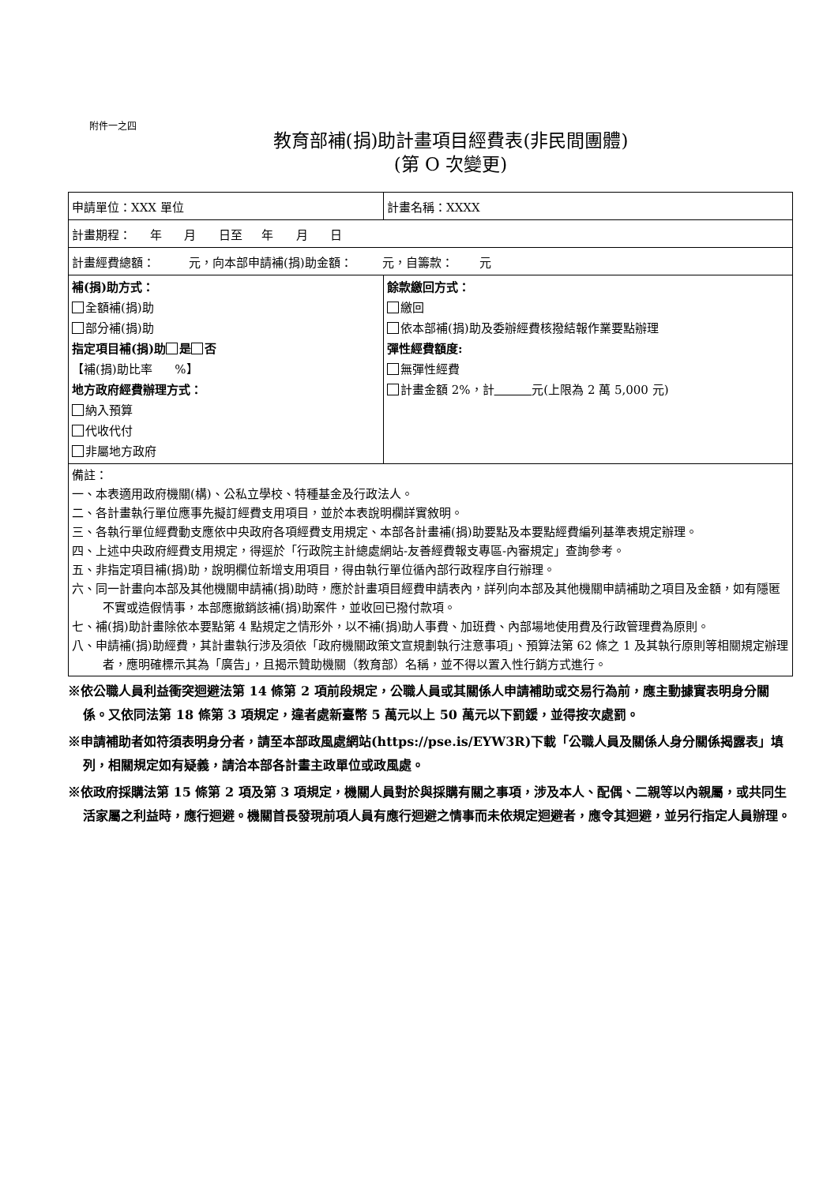附件一之四
教育部補(捐)助計畫項目經費表(非民間團體)
(第 O 次變更)
| 申請單位：XXX 單位 | 計畫名稱：XXXX |
| 計畫期程： 年 月 日至 年 月 日 | |
| 計畫經費總額： 元，向本部申請補(捐)助金額： 元，自籌款： 元 | |
| 補(捐)助方式： 全額補(捐)助 部分補(捐)助 指定項目補(捐)助 是 否 【補(捐)助比率 %】 地方政府經費辦理方式： 納入預算 代收代付 非屬地方政府 | 餘款繳回方式： 繳回 依本部補(捐)助及委辦經費核撥結報作業要點辦理 彈性經費額度: 無彈性經費 計畫金額 2%，計 元(上限為 2 萬 5,000 元) |
| 備註： 一、本表適用政府機關(構)、公私立學校、特種基金及行政法人。 二、各計畫執行單位應事先擬訂經費支用項目，並於本表說明欄詳實敘明。 三、各執行單位經費動支應依中央政府各項經費支用規定、本部各計畫補(捐)助要點及本要點經費編列基準表規定辦理。 四、上述中央政府經費支用規定，得逕於「行政院主計總處網站-友善經費報支專區-內審規定」查詢參考。 五、非指定項目補(捐)助，說明欄位新增支用項目，得由執行單位循內部行政程序自行辦理。 六、同一計畫向本部及其他機關申請補(捐)助時，應於計畫項目經費申請表內，詳列向本部及其他機關申請補助之項目及金額，如有隱匿不實或造假情事，本部應撤銷該補(捐)助案件，並收回已撥付款項。 七、補(捐)助計畫除依本要點第 4 點規定之情形外，以不補(捐)助人事費、加班費、內部場地使用費及行政管理費為原則。 八、申請補(捐)助經費，其計畫執行涉及須依「政府機關政策文宣規劃執行注意事項」、預算法第 62 條之 1 及其執行原則等相關規定辦理者，應明確標示其為「廣告」，且揭示贊助機關（教育部）名稱，並不得以置入性行銷方式進行。 | |
※依公職人員利益衝突迴避法第 14 條第 2 項前段規定，公職人員或其關係人申請補助或交易行為前，應主動據實表明身分關係。又依同法第 18 條第 3 項規定，違者處新臺幣 5 萬元以上 50 萬元以下罰鍰，並得按次處罰。
※申請補助者如符須表明身分者，請至本部政風處網站(https://pse.is/EYW3R)下載「公職人員及關係人身分關係揭露表」填列，相關規定如有疑義，請洽本部各計畫主政單位或政風處。
※依政府採購法第 15 條第 2 項及第 3 項規定，機關人員對於與採購有關之事項，涉及本人、配偶、二親等以內親屬，或共同生活家屬之利益時，應行迴避。機關首長發現前項人員有應行迴避之情事而未依規定迴避者，應令其迴避，並另行指定人員辦理。